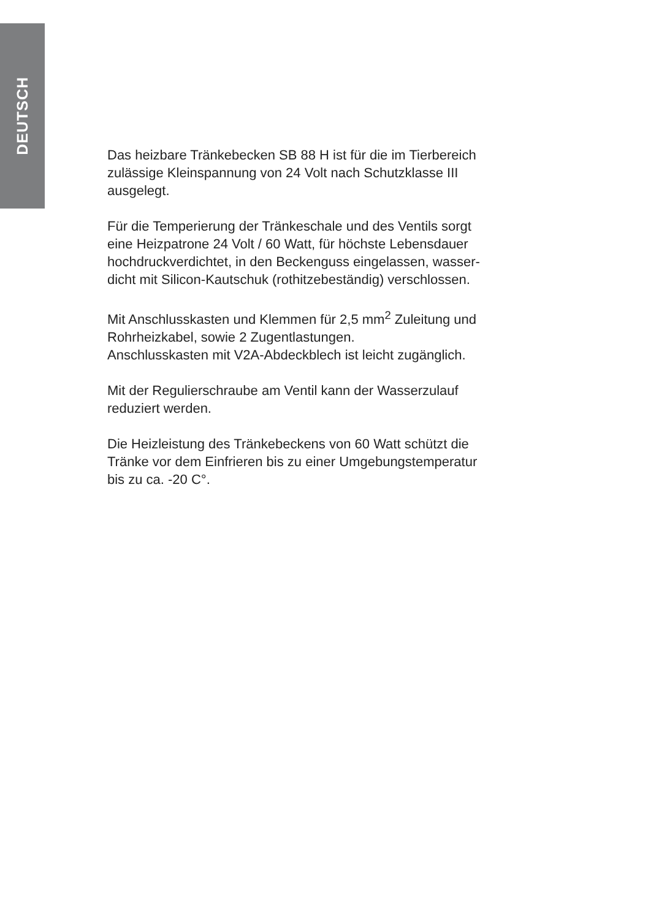DEUTSCH
Das heizbare Tränkebecken SB 88 H ist für die im Tierbereich
zulässige Kleinspannung von 24 Volt nach Schutzklasse III
ausgelegt.
Für die Temperierung der Tränkeschale und des Ventils sorgt
eine Heizpatrone 24 Volt / 60 Watt, für höchste Lebensdauer
hochdruckverdichtet, in den Beckenguss eingelassen, wasser-
dicht mit Silicon-Kautschuk (rothitzebeständig) verschlossen.
Mit Anschlusskasten und Klemmen für 2,5 mm<sup>2</sup> Zuleitung und
Rohrheizkabel, sowie 2 Zugentlastungen.
Anschlusskasten mit V2A-Abdeckblech ist leicht zugänglich.
Mit der Regulierschraube am Ventil kann der Wasserzulauf
reduziert werden.
Die Heizleistung des Tränkebeckens von 60 Watt schützt die
Tränke vor dem Einfrieren bis zu einer Umgebungstemperatur
bis zu ca. -20 C°.